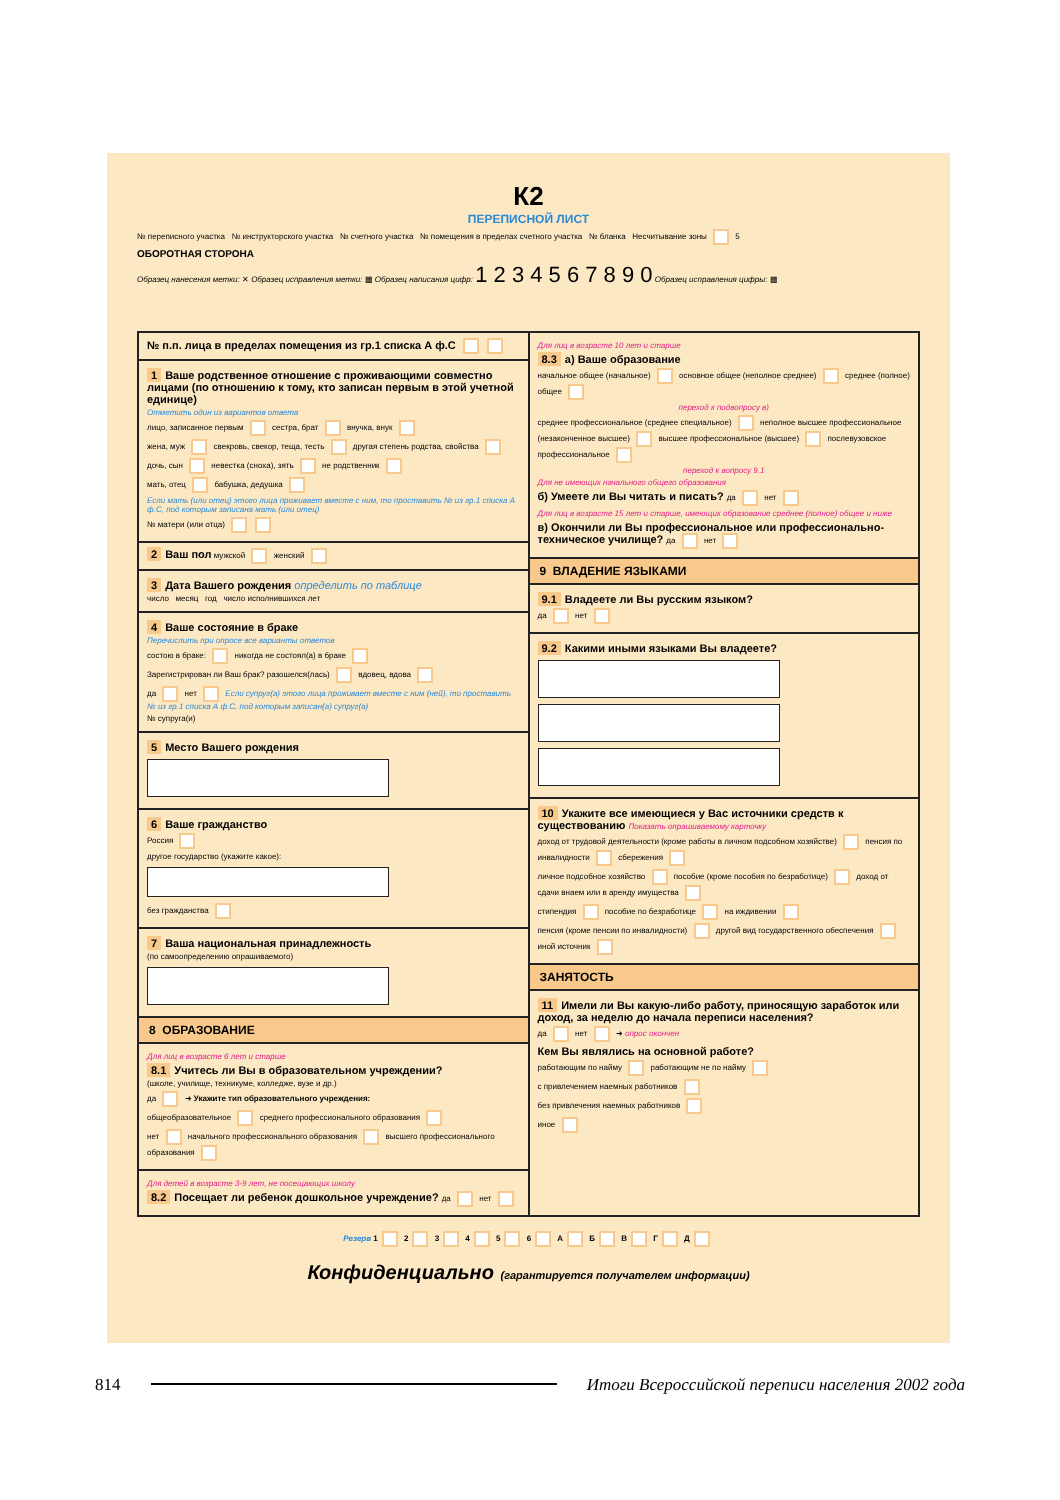К2
ПЕРЕПИСНОЙ ЛИСТ
№ переписного участка № инструкторского участка № счетного участка № помещения в пределах счетного участка № бланка Несчитывание зоны 5
ОБОРОТНАЯ СТОРОНА
Образец нанесения метки: ✕ Образец исправления метки: ▩ Образец написания цифр: 1 2 3 4 5 6 7 8 9 0 Образец исправления цифры: ▩
№ п.п. лица в пределах помещения из гр.1 списка А ф.С
1 Ваше родственное отношение с проживающими совместно лицами (по отношению к тому, кто записан первым в этой учетной единице)
Отметить один из вариантов ответа
лицо, записанное первым сестра, брат внучка, внук
жена, муж свекровь, свекор, теща, тесть другая степень родства, свойства
дочь, сын невестка (сноха), зять не родственник
мать, отец бабушка, дедушка
Если мать (или отец) этого лица проживает вместе с ним, то проставить № из гр.1 списка А ф.С, под которым записана мать (или отец)
№ матери (или отца)
2 Ваш пол мужской женский
3 Дата Вашего рождения определить по таблице
число месяц год число исполнившихся лет
4 Ваше состояние в браке
Перечислить при опросе все варианты ответов
состою в браке: никогда не состоял(а) в браке
Зарегистрирован ли Ваш брак? разошелся(лась) вдовец, вдова
да нет Если супруг(а) этого лица проживает вместе с ним (ней), то проставить № из гр.1 списка А ф.С, под которым записан(а) супруг(а)
№ супруга(и)
5 Место Вашего рождения
6 Ваше гражданство
Россия
другое государство (укажите какое):
без гражданства
7 Ваша национальная принадлежность
(по самоопределению опрашиваемого)
8 ОБРАЗОВАНИЕ
Для лиц в возрасте 6 лет и старше
8.1 Учитесь ли Вы в образовательном учреждении?
(школе, училище, техникуме, колледже, вузе и др.)
да ➜ Укажите тип образовательного учреждения:
общеобразовательное среднего профессионального образования
нет начального профессионального образования высшего профессионального образования
Для детей в возрасте 3-9 лет, не посещающих школу
8.2 Посещает ли ребенок дошкольное учреждение? да нет
Для лиц в возрасте 10 лет и старше
8.3 а) Ваше образование
начальное общее (начальное) основное общее (неполное среднее) среднее (полное) общее
переход к подвопросу в)
среднее профессиональное (среднее специальное) неполное высшее профессиональное (незаконченное высшее) высшее профессиональное (высшее) послевузовское профессиональное
переход к вопросу 9.1
Для не имеющих начального общего образования
б) Умеете ли Вы читать и писать? да нет
Для лиц в возрасте 15 лет и старше, имеющих образование среднее (полное) общее и ниже
в) Окончили ли Вы профессиональное или профессионально-техническое училище? да нет
9 ВЛАДЕНИЕ ЯЗЫКАМИ
9.1 Владеете ли Вы русским языком?
да нет
9.2 Какими иными языками Вы владеете?
10 Укажите все имеющиеся у Вас источники средств к существованию Показать опрашиваемому карточку
доход от трудовой деятельности (кроме работы в личном подсобном хозяйстве) пенсия по инвалидности сбережения
личное подсобное хозяйство пособие (кроме пособия по безработице) доход от сдачи внаем или в аренду имущества
стипендия пособие по безработице на иждивении
пенсия (кроме пенсии по инвалидности) другой вид государственного обеспечения иной источник
ЗАНЯТОСТЬ
11 Имели ли Вы какую-либо работу, приносящую заработок или доход, за неделю до начала переписи населения?
да нет ➜ опрос окончен
Кем Вы являлись на основной работе?
работающим по найму работающим не по найму
с привлечением наемных работников
без привлечения наемных работников
иное
Резерв 1 2 3 4 5 6 А Б В Г Д
Конфиденциально (гарантируется получателем информации)
814 Итоги Всероссийской переписи населения 2002 года